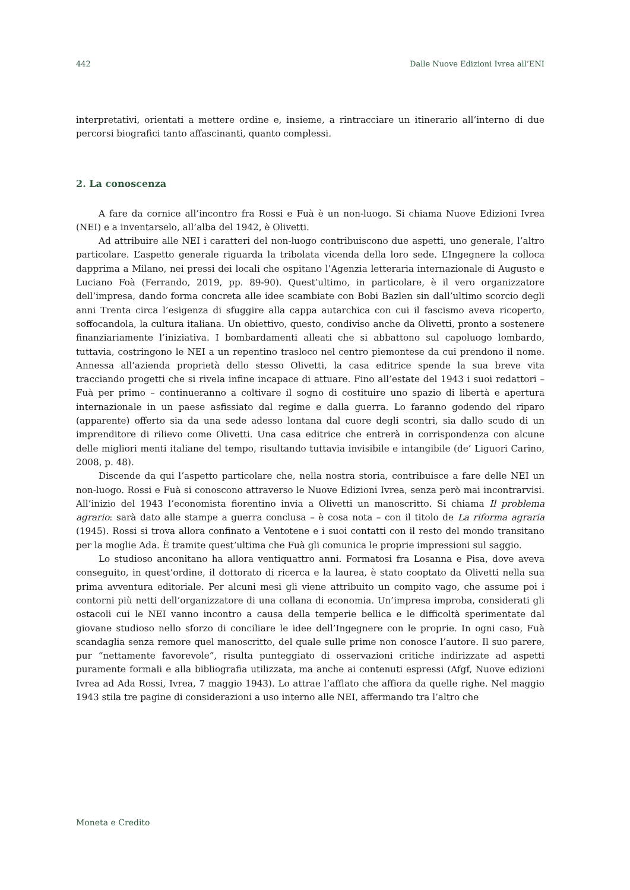442 Dalle Nuove Edizioni Ivrea all’ENI
interpretativi, orientati a mettere ordine e, insieme, a rintracciare un itinerario all’interno di due percorsi biografici tanto affascinanti, quanto complessi.
2. La conoscenza
A fare da cornice all’incontro fra Rossi e Fuà è un non-luogo. Si chiama Nuove Edizioni Ivrea (NEI) e a inventarselo, all’alba del 1942, è Olivetti.
Ad attribuire alle NEI i caratteri del non-luogo contribuiscono due aspetti, uno generale, l’altro particolare. L’aspetto generale riguarda la tribolata vicenda della loro sede. L’Ingegnere la colloca dapprima a Milano, nei pressi dei locali che ospitano l’Agenzia letteraria internazionale di Augusto e Luciano Foà (Ferrando, 2019, pp. 89-90). Quest’ultimo, in particolare, è il vero organizzatore dell’impresa, dando forma concreta alle idee scambiate con Bobi Bazlen sin dall’ultimo scorcio degli anni Trenta circa l’esigenza di sfuggire alla cappa autarchica con cui il fascismo aveva ricoperto, soffocandola, la cultura italiana. Un obiettivo, questo, condiviso anche da Olivetti, pronto a sostenere finanziariamente l’iniziativa. I bombardamenti alleati che si abbattono sul capoluogo lombardo, tuttavia, costringono le NEI a un repentino trasloco nel centro piemontese da cui prendono il nome. Annessa all’azienda proprietà dello stesso Olivetti, la casa editrice spende la sua breve vita tracciando progetti che si rivela infine incapace di attuare. Fino all’estate del 1943 i suoi redattori – Fuà per primo – continueranno a coltivare il sogno di costituire uno spazio di libertà e apertura internazionale in un paese asfissiato dal regime e dalla guerra. Lo faranno godendo del riparo (apparente) offerto sia da una sede adesso lontana dal cuore degli scontri, sia dallo scudo di un imprenditore di rilievo come Olivetti. Una casa editrice che entrerà in corrispondenza con alcune delle migliori menti italiane del tempo, risultando tuttavia invisibile e intangibile (de’ Liguori Carino, 2008, p. 48).
Discende da qui l’aspetto particolare che, nella nostra storia, contribuisce a fare delle NEI un non-luogo. Rossi e Fuà si conoscono attraverso le Nuove Edizioni Ivrea, senza però mai incontrarvisi. All’inizio del 1943 l’economista fiorentino invia a Olivetti un manoscritto. Si chiama Il problema agrario: sarà dato alle stampe a guerra conclusa – è cosa nota – con il titolo de La riforma agraria (1945). Rossi si trova allora confinato a Ventotene e i suoi contatti con il resto del mondo transitano per la moglie Ada. È tramite quest’ultima che Fuà gli comunica le proprie impressioni sul saggio.
Lo studioso anconitano ha allora ventiquattro anni. Formatosi fra Losanna e Pisa, dove aveva conseguito, in quest’ordine, il dottorato di ricerca e la laurea, è stato cooptato da Olivetti nella sua prima avventura editoriale. Per alcuni mesi gli viene attribuito un compito vago, che assume poi i contorni più netti dell’organizzatore di una collana di economia. Un’impresa improba, considerati gli ostacoli cui le NEI vanno incontro a causa della temperie bellica e le difficoltà sperimentate dal giovane studioso nello sforzo di conciliare le idee dell’Ingegnere con le proprie. In ogni caso, Fuà scandaglia senza remore quel manoscritto, del quale sulle prime non conosce l’autore. Il suo parere, pur “nettamente favorevole”, risulta punteggiato di osservazioni critiche indirizzate ad aspetti puramente formali e alla bibliografia utilizzata, ma anche ai contenuti espressi (Afgf, Nuove edizioni Ivrea ad Ada Rossi, Ivrea, 7 maggio 1943). Lo attrae l’afflato che affiora da quelle righe. Nel maggio 1943 stila tre pagine di considerazioni a uso interno alle NEI, affermando tra l’altro che
Moneta e Credito